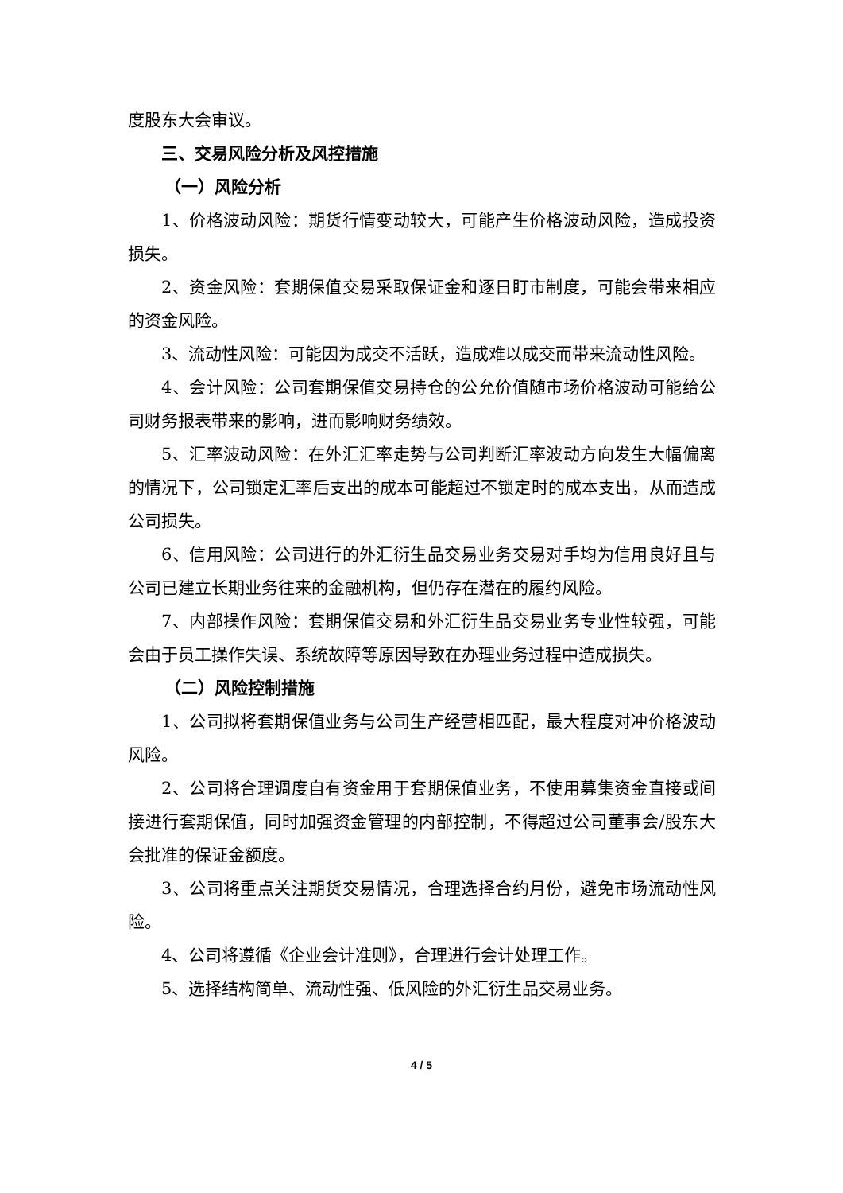度股东大会审议。
三、交易风险分析及风控措施
（一）风险分析
1、价格波动风险：期货行情变动较大，可能产生价格波动风险，造成投资损失。
2、资金风险：套期保值交易采取保证金和逐日盯市制度，可能会带来相应的资金风险。
3、流动性风险：可能因为成交不活跃，造成难以成交而带来流动性风险。
4、会计风险：公司套期保值交易持仓的公允价值随市场价格波动可能给公司财务报表带来的影响，进而影响财务绩效。
5、汇率波动风险：在外汇汇率走势与公司判断汇率波动方向发生大幅偏离的情况下，公司锁定汇率后支出的成本可能超过不锁定时的成本支出，从而造成公司损失。
6、信用风险：公司进行的外汇衍生品交易业务交易对手均为信用良好且与公司已建立长期业务往来的金融机构，但仍存在潜在的履约风险。
7、内部操作风险：套期保值交易和外汇衍生品交易业务专业性较强，可能会由于员工操作失误、系统故障等原因导致在办理业务过程中造成损失。
（二）风险控制措施
1、公司拟将套期保值业务与公司生产经营相匹配，最大程度对冲价格波动风险。
2、公司将合理调度自有资金用于套期保值业务，不使用募集资金直接或间接进行套期保值，同时加强资金管理的内部控制，不得超过公司董事会/股东大会批准的保证金额度。
3、公司将重点关注期货交易情况，合理选择合约月份，避免市场流动性风险。
4、公司将遵循《企业会计准则》，合理进行会计处理工作。
5、选择结构简单、流动性强、低风险的外汇衍生品交易业务。
4 / 5